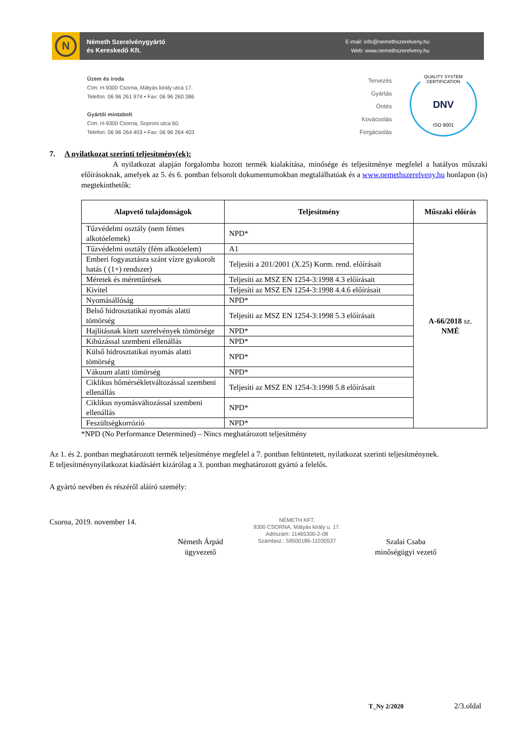N
Németh Szerelvénygyártó
és Kereskedő Kft.
E-mail: info@nemethszerelveny.hu
Web: www.nemethszerelveny.hu
Üzem és iroda
Cím: H-9300 Csorna, Mátyás király utca 17.
Telefon: 06 96 261 974 • Fax: 06 96 260 386
Gyártói mintabolt
Cím: H-9300 Csorna, Soproni utca 60.
Telefon: 06 96 264 403 • Fax: 06 96 264 403
Tervezés
Gyártás
Öntés
Kovácsolás
Forgácsolás
QUALITY SYSTEM CERTIFICATION
DNV
ISO 9001
7. A nyilatkozat szerinti teljesítmény(ek):
A nyilatkozat alapján forgalomba hozott termék kialakítása, minősége és teljesítménye megfelel a hatályos műszaki előírásoknak, amelyek az 5. és 6. pontban felsorolt dokumentumokban megtalálhatóak és a www.nemethszerelveny.hu honlapon (is) megtekinthetők:
| Alapvető tulajdonságok | Teljesítmény | Műszaki előírás |
| --- | --- | --- |
| Tűzvédelmi osztály (nem fémes alkotóelemek) | NPD* | A-66/2018 sz. NMÉ |
| Tűzvédelmi osztály (fém alkotóelem) | A1 | |
| Emberi fogyasztásra szánt vízre gyakorolt hatás ( (1+) rendszer) | Teljesíti a 201/2001 (X.25) Korm. rend. előírásait | |
| Méretek és mérettűrések | Teljesíti az MSZ EN 1254-3:1998 4.3 előírásait | |
| Kivitel | Teljesíti az MSZ EN 1254-3:1998 4.4.6 előírásait | |
| Nyomásállóság | NPD* | |
| Belső hidrosztatikai nyomás alatti tömörség | Teljesíti az MSZ EN 1254-3:1998 5.3 előírásait | |
| Hajlításnak kitett szerelvények tömörsége | NPD* | |
| Kihúzással szembeni ellenállás | NPD* | |
| Külső hidrosztatikai nyomás alatti tömörség | NPD* | |
| Vákuum alatti tömörség | NPD* | |
| Ciklikus hőmérsékletváltozással szembeni ellenállás | Teljesíti az MSZ EN 1254-3:1998 5.8 előírásait | |
| Ciklikus nyomásváltozással szembeni ellenállás | NPD* | |
| Feszültségkorrózió | NPD* | |
*NPD (No Performance Determined) – Nincs meghatározott teljesítmény
Az 1. és 2. pontban meghatározott termék teljesítménye megfelel a 7. pontban feltüntetett, nyilatkozat szerinti teljesítménynek.
E teljesítménynyilatkozat kiadásáért kizárólag a 3. pontban meghatározott gyártó a felelős.
A gyártó nevében és részéről aláíró személy:
Csorna, 2019. november 14.
Németh Árpád
ügyvezető
NÉMETH KFT.
9300 CSORNA, Mátyás király u. 17.
Adószám: 11465300-2-08
Számlasz.: 59500186-11030537
Szalai Csaba
minőségügyi vezető
T_Ny 2/2020 2/3.oldal